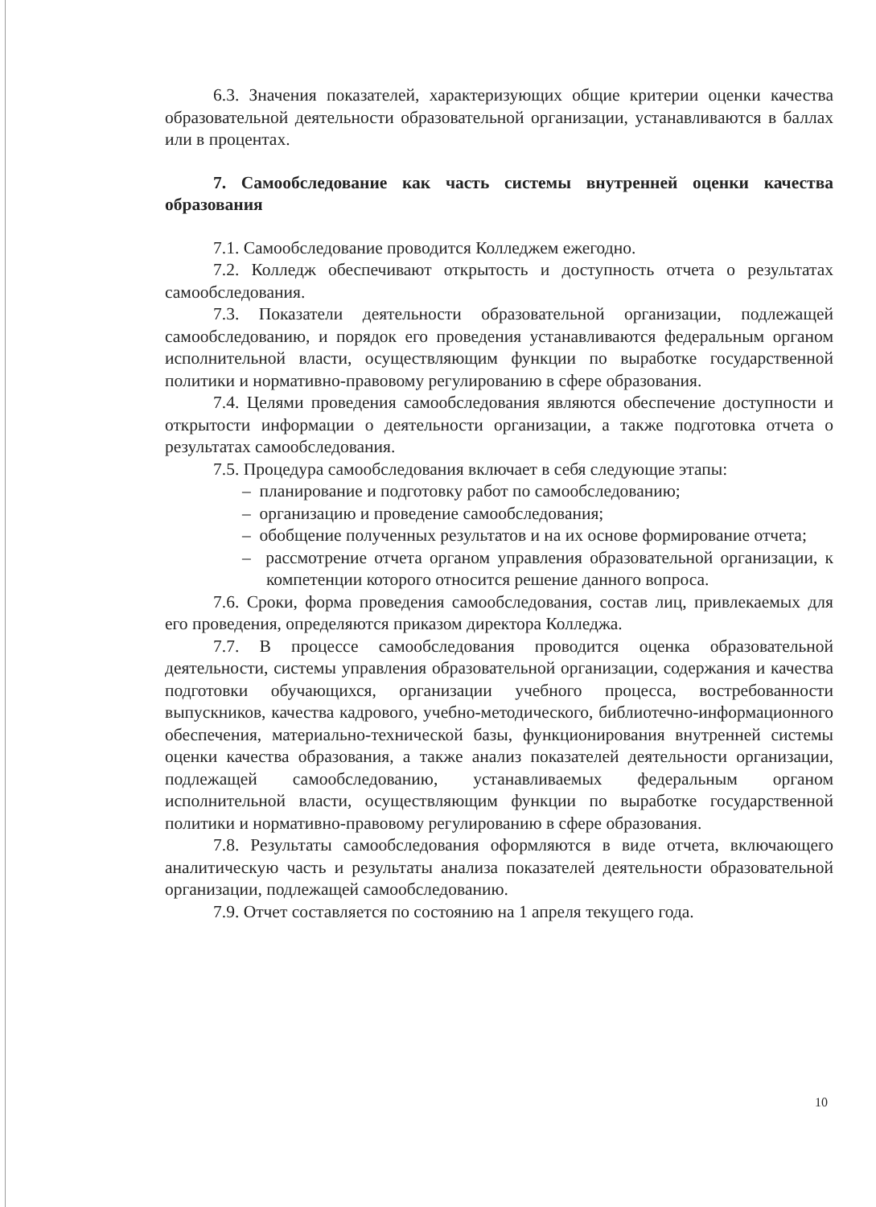6.3. Значения показателей, характеризующих общие критерии оценки качества образовательной деятельности образовательной организации, устанавливаются в баллах или в процентах.
7. Самообследование как часть системы внутренней оценки качества образования
7.1. Самообследование проводится Колледжем ежегодно.
7.2. Колледж обеспечивают открытость и доступность отчета о результатах самообследования.
7.3. Показатели деятельности образовательной организации, подлежащей самообследованию, и порядок его проведения устанавливаются федеральным органом исполнительной власти, осуществляющим функции по выработке государственной политики и нормативно-правовому регулированию в сфере образования.
7.4. Целями проведения самообследования являются обеспечение доступности и открытости информации о деятельности организации, а также подготовка отчета о результатах самообследования.
7.5. Процедура самообследования включает в себя следующие этапы:
– планирование и подготовку работ по самообследованию;
– организацию и проведение самообследования;
– обобщение полученных результатов и на их основе формирование отчета;
– рассмотрение отчета органом управления образовательной организации, к компетенции которого относится решение данного вопроса.
7.6. Сроки, форма проведения самообследования, состав лиц, привлекаемых для его проведения, определяются приказом директора Колледжа.
7.7. В процессе самообследования проводится оценка образовательной деятельности, системы управления образовательной организации, содержания и качества подготовки обучающихся, организации учебного процесса, востребованности выпускников, качества кадрового, учебно-методического, библиотечно-информационного обеспечения, материально-технической базы, функционирования внутренней системы оценки качества образования, а также анализ показателей деятельности организации, подлежащей самообследованию, устанавливаемых федеральным органом исполнительной власти, осуществляющим функции по выработке государственной политики и нормативно-правовому регулированию в сфере образования.
7.8. Результаты самообследования оформляются в виде отчета, включающего аналитическую часть и результаты анализа показателей деятельности образовательной организации, подлежащей самообследованию.
7.9. Отчет составляется по состоянию на 1 апреля текущего года.
10